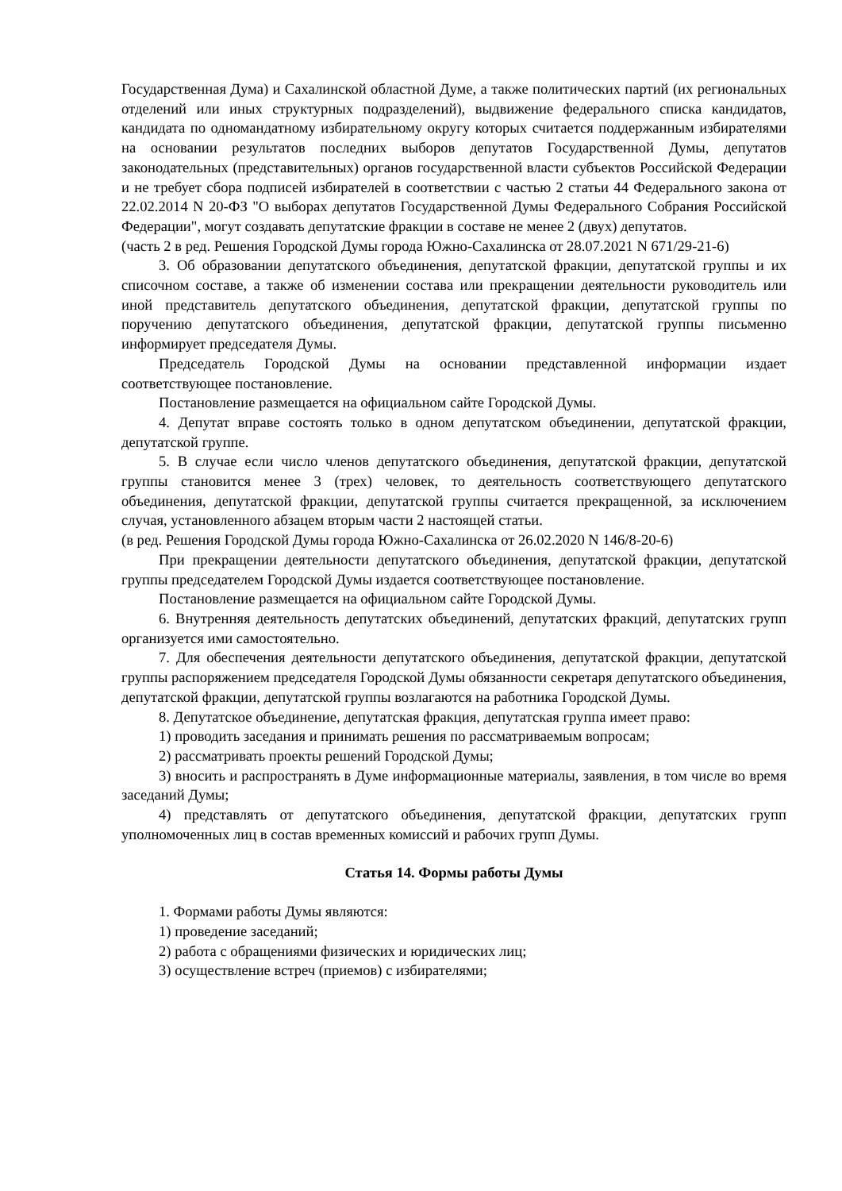Государственная Дума) и Сахалинской областной Думе, а также политических партий (их региональных отделений или иных структурных подразделений), выдвижение федерального списка кандидатов, кандидата по одномандатному избирательному округу которых считается поддержанным избирателями на основании результатов последних выборов депутатов Государственной Думы, депутатов законодательных (представительных) органов государственной власти субъектов Российской Федерации и не требует сбора подписей избирателей в соответствии с частью 2 статьи 44 Федерального закона от 22.02.2014 N 20-ФЗ "О выборах депутатов Государственной Думы Федерального Собрания Российской Федерации", могут создавать депутатские фракции в составе не менее 2 (двух) депутатов.
(часть 2 в ред. Решения Городской Думы города Южно-Сахалинска от 28.07.2021 N 671/29-21-6)
3. Об образовании депутатского объединения, депутатской фракции, депутатской группы и их списочном составе, а также об изменении состава или прекращении деятельности руководитель или иной представитель депутатского объединения, депутатской фракции, депутатской группы по поручению депутатского объединения, депутатской фракции, депутатской группы письменно информирует председателя Думы.
Председатель Городской Думы на основании представленной информации издает соответствующее постановление.
Постановление размещается на официальном сайте Городской Думы.
4. Депутат вправе состоять только в одном депутатском объединении, депутатской фракции, депутатской группе.
5. В случае если число членов депутатского объединения, депутатской фракции, депутатской группы становится менее 3 (трех) человек, то деятельность соответствующего депутатского объединения, депутатской фракции, депутатской группы считается прекращенной, за исключением случая, установленного абзацем вторым части 2 настоящей статьи.
(в ред. Решения Городской Думы города Южно-Сахалинска от 26.02.2020 N 146/8-20-6)
При прекращении деятельности депутатского объединения, депутатской фракции, депутатской группы председателем Городской Думы издается соответствующее постановление.
Постановление размещается на официальном сайте Городской Думы.
6. Внутренняя деятельность депутатских объединений, депутатских фракций, депутатских групп организуется ими самостоятельно.
7. Для обеспечения деятельности депутатского объединения, депутатской фракции, депутатской группы распоряжением председателя Городской Думы обязанности секретаря депутатского объединения, депутатской фракции, депутатской группы возлагаются на работника Городской Думы.
8. Депутатское объединение, депутатская фракция, депутатская группа имеет право:
1) проводить заседания и принимать решения по рассматриваемым вопросам;
2) рассматривать проекты решений Городской Думы;
3) вносить и распространять в Думе информационные материалы, заявления, в том числе во время заседаний Думы;
4) представлять от депутатского объединения, депутатской фракции, депутатских групп уполномоченных лиц в состав временных комиссий и рабочих групп Думы.
Статья 14. Формы работы Думы
1. Формами работы Думы являются:
1) проведение заседаний;
2) работа с обращениями физических и юридических лиц;
3) осуществление встреч (приемов) с избирателями;